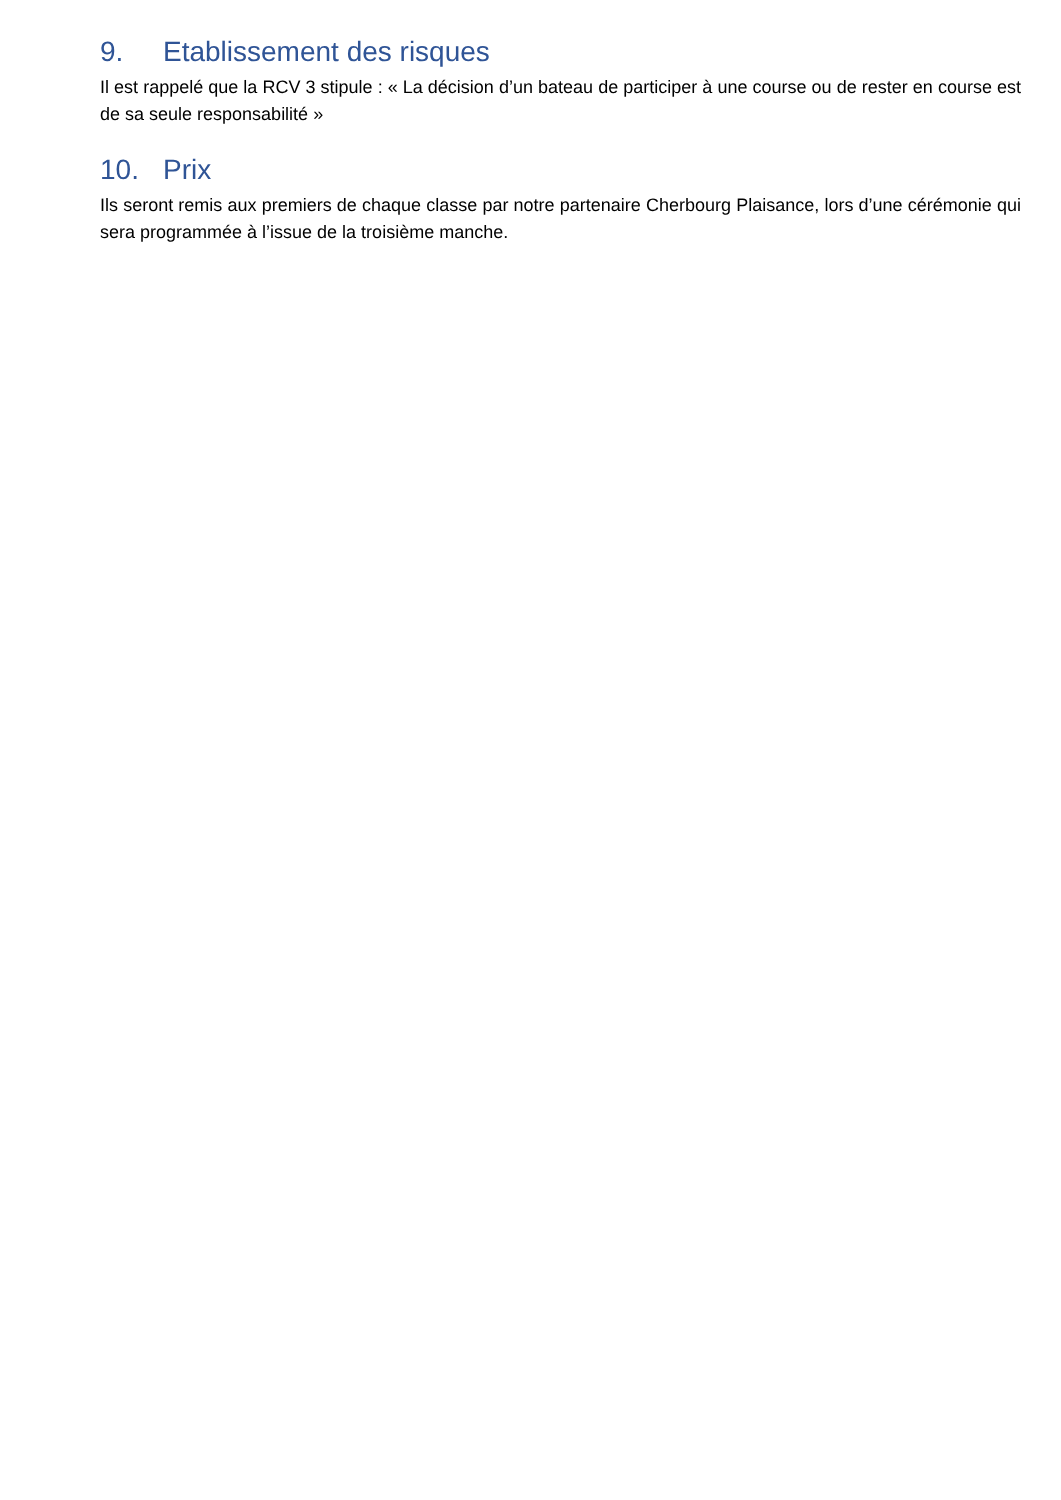9. Etablissement des risques
Il est rappelé que la RCV 3 stipule : « La décision d’un bateau de participer à une course ou de rester en course est de sa seule responsabilité »
10. Prix
Ils seront remis aux premiers de chaque classe par notre partenaire Cherbourg Plaisance, lors d’une cérémonie qui sera programmée à l’issue de la troisième manche.